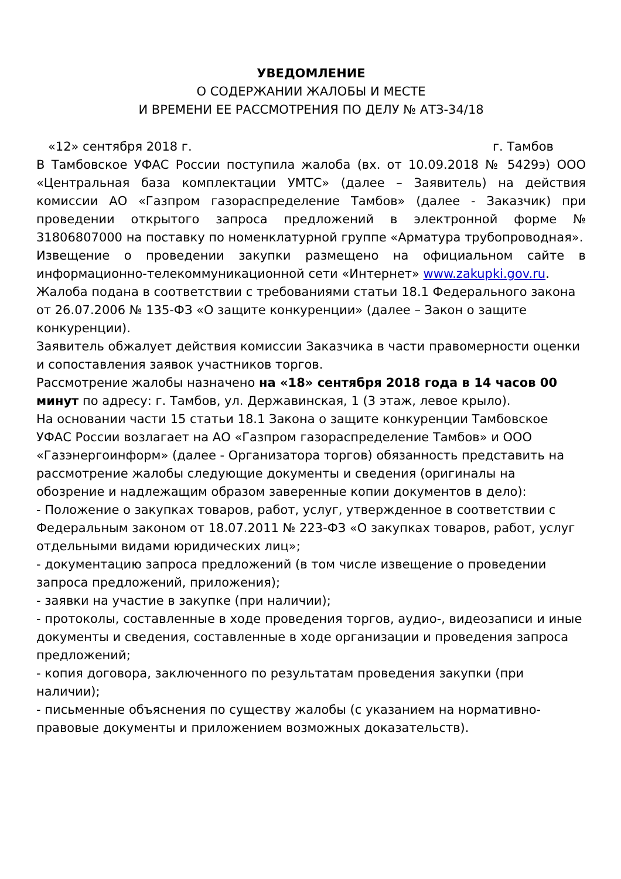УВЕДОМЛЕНИЕ
О СОДЕРЖАНИИ ЖАЛОБЫ И МЕСТЕ
И ВРЕМЕНИ ЕЕ РАССМОТРЕНИЯ ПО ДЕЛУ № АТЗ-34/18
«12» сентября 2018 г. г. Тамбов
В Тамбовское УФАС России поступила жалоба (вх. от 10.09.2018 № 5429э) ООО «Центральная база комплектации УМТС» (далее – Заявитель) на действия комиссии АО «Газпром газораспределение Тамбов» (далее - Заказчик) при проведении открытого запроса предложений в электронной форме № 31806807000 на поставку по номенклатурной группе «Арматура трубопроводная».
Извещение о проведении закупки размещено на официальном сайте в информационно-телекоммуникационной сети «Интернет» www.zakupki.gov.ru.
Жалоба подана в соответствии с требованиями статьи 18.1 Федерального закона от 26.07.2006 № 135-ФЗ «О защите конкуренции» (далее – Закон о защите конкуренции).
Заявитель обжалует действия комиссии Заказчика в части правомерности оценки и сопоставления заявок участников торгов.
Рассмотрение жалобы назначено на «18» сентября 2018 года в 14 часов 00 минут по адресу: г. Тамбов, ул. Державинская, 1 (3 этаж, левое крыло).
На основании части 15 статьи 18.1 Закона о защите конкуренции Тамбовское УФАС России возлагает на АО «Газпром газораспределение Тамбов» и ООО «Газэнергоинформ» (далее - Организатора торгов) обязанность представить на рассмотрение жалобы следующие документы и сведения (оригиналы на обозрение и надлежащим образом заверенные копии документов в дело):
- Положение о закупках товаров, работ, услуг, утвержденное в соответствии с Федеральным законом от 18.07.2011 № 223-ФЗ «О закупках товаров, работ, услуг отдельными видами юридических лиц»;
- документацию запроса предложений (в том числе извещение о проведении запроса предложений, приложения);
- заявки на участие в закупке (при наличии);
- протоколы, составленные в ходе проведения торгов, аудио-, видеозаписи и иные документы и сведения, составленные в ходе организации и проведения запроса предложений;
- копия договора, заключенного по результатам проведения закупки (при наличии);
- письменные объяснения по существу жалобы (с указанием на нормативно-правовые документы и приложением возможных доказательств).